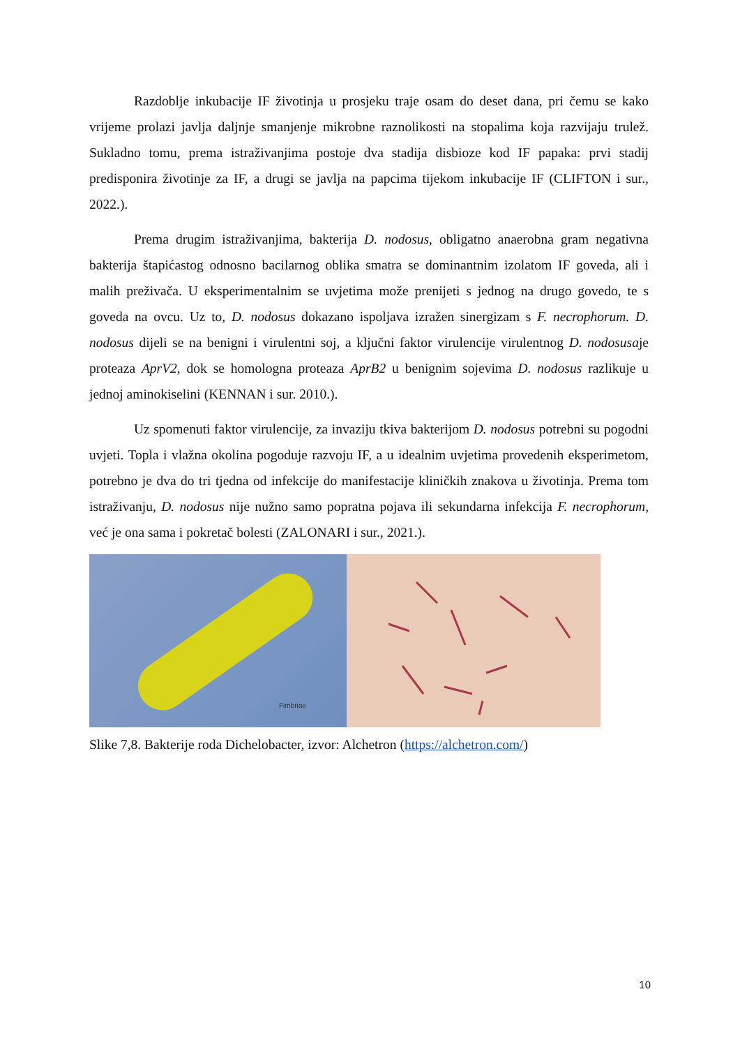Razdoblje inkubacije IF životinja u prosjeku traje osam do deset dana, pri čemu se kako vrijeme prolazi javlja daljnje smanjenje mikrobne raznolikosti na stopalima koja razvijaju trulež. Sukladno tomu, prema istraživanjima postoje dva stadija disbioze kod IF papaka: prvi stadij predisponira životinje za IF, a drugi se javlja na papcima tijekom inkubacije IF (CLIFTON i sur., 2022.).
Prema drugim istraživanjima, bakterija D. nodosus, obligatno anaerobna gram negativna bakterija štapićastog odnosno bacilarnog oblika smatra se dominantnim izolatom IF goveda, ali i malih preživača. U eksperimentalnim se uvjetima može prenijeti s jednog na drugo govedo, te s goveda na ovcu. Uz to, D. nodosus dokazano ispoljava izražen sinergizam s F. necrophorum. D. nodosus dijeli se na benigni i virulentni soj, a ključni faktor virulencije virulentnog D. nodosusaje proteaza AprV2, dok se homologna proteaza AprB2 u benignim sojevima D. nodosus razlikuje u jednoj aminokiselini (KENNAN i sur. 2010.).
Uz spomenuti faktor virulencije, za invaziju tkiva bakterijom D. nodosus potrebni su pogodni uvjeti. Topla i vlažna okolina pogoduje razvoju IF, a u idealnim uvjetima provedenih eksperimetom, potrebno je dva do tri tjedna od infekcije do manifestacije kliničkih znakova u životinja. Prema tom istraživanju, D. nodosus nije nužno samo popratna pojava ili sekundarna infekcija F. necrophorum, već je ona sama i pokretač bolesti (ZALONARI i sur., 2021.).
Fimbriae
Slike 7,8. Bakterije roda Dichelobacter, izvor: Alchetron (https://alchetron.com/)
10